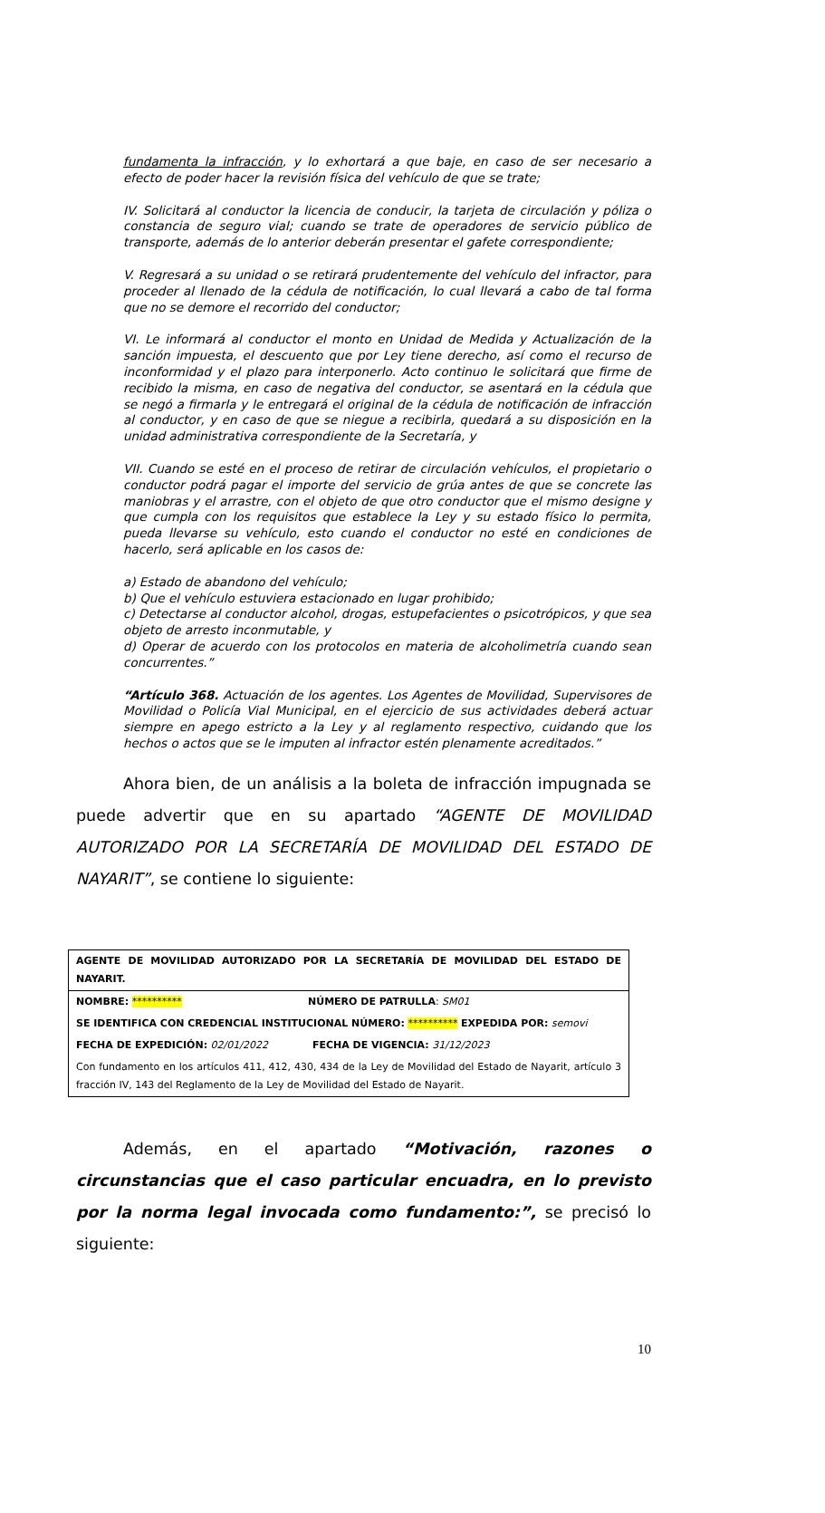fundamenta la infracción, y lo exhortará a que baje, en caso de ser necesario a efecto de poder hacer la revisión física del vehículo de que se trate;
IV. Solicitará al conductor la licencia de conducir, la tarjeta de circulación y póliza o constancia de seguro vial; cuando se trate de operadores de servicio público de transporte, además de lo anterior deberán presentar el gafete correspondiente;
V. Regresará a su unidad o se retirará prudentemente del vehículo del infractor, para proceder al llenado de la cédula de notificación, lo cual llevará a cabo de tal forma que no se demore el recorrido del conductor;
VI. Le informará al conductor el monto en Unidad de Medida y Actualización de la sanción impuesta, el descuento que por Ley tiene derecho, así como el recurso de inconformidad y el plazo para interponerlo. Acto continuo le solicitará que firme de recibido la misma, en caso de negativa del conductor, se asentará en la cédula que se negó a firmarla y le entregará el original de la cédula de notificación de infracción al conductor, y en caso de que se niegue a recibirla, quedará a su disposición en la unidad administrativa correspondiente de la Secretaría, y
VII. Cuando se esté en el proceso de retirar de circulación vehículos, el propietario o conductor podrá pagar el importe del servicio de grúa antes de que se concrete las maniobras y el arrastre, con el objeto de que otro conductor que el mismo designe y que cumpla con los requisitos que establece la Ley y su estado físico lo permita, pueda llevarse su vehículo, esto cuando el conductor no esté en condiciones de hacerlo, será aplicable en los casos de:
a) Estado de abandono del vehículo;
b) Que el vehículo estuviera estacionado en lugar prohibido;
c) Detectarse al conductor alcohol, drogas, estupefacientes o psicotrópicos, y que sea objeto de arresto inconmutable, y
d) Operar de acuerdo con los protocolos en materia de alcoholimetría cuando sean concurrentes.”
“Artículo 368. Actuación de los agentes. Los Agentes de Movilidad, Supervisores de Movilidad o Policía Vial Municipal, en el ejercicio de sus actividades deberá actuar siempre en apego estricto a la Ley y al reglamento respectivo, cuidando que los hechos o actos que se le imputen al infractor estén plenamente acreditados.”
Ahora bien, de un análisis a la boleta de infracción impugnada se puede advertir que en su apartado “AGENTE DE MOVILIDAD AUTORIZADO POR LA SECRETARÍA DE MOVILIDAD DEL ESTADO DE NAYARIT”, se contiene lo siguiente:
| AGENTE DE MOVILIDAD AUTORIZADO POR LA SECRETARÍA DE MOVILIDAD DEL ESTADO DE NAYARIT. | |
| NOMBRE: ********** | NÚMERO DE PATRULLA : SM01 |
| SE IDENTIFICA CON CREDENCIAL INSTITUCIONAL NÚMERO: ********** EXPEDIDA POR: semovi | |
| FECHA DE EXPEDICIÓN: 02/01/2022 FECHA DE VIGENCIA: 31/12/2023 | |
| Con fundamento en los artículos 411, 412, 430, 434 de la Ley de Movilidad del Estado de Nayarit, artículo 3 fracción IV, 143 del Reglamento de la Ley de Movilidad del Estado de Nayarit. | |
Además, en el apartado “Motivación, razones o circunstancias que el caso particular encuadra, en lo previsto por la norma legal invocada como fundamento:”, se precisó lo siguiente:
10